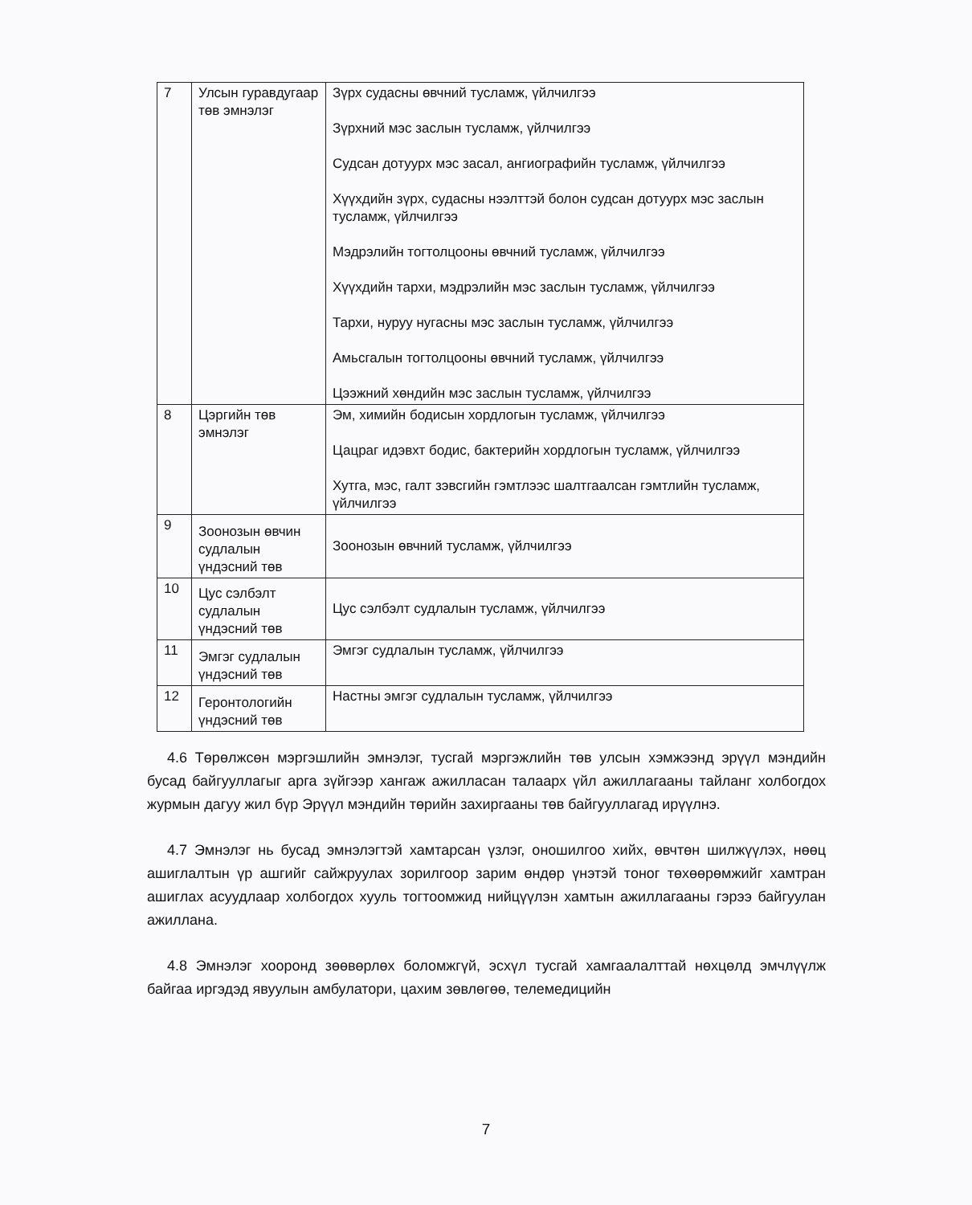| 7 | Улсын гуравдугаар төв эмнэлэг | Зүрх судасны өвчний тусламж, үйлчилгээ Зүрхний мэс заслын тусламж, үйлчилгээ Судсан дотуурх мэс засал, ангиографийн тусламж, үйлчилгээ Хүүхдийн зүрх, судасны нээлттэй болон судсан дотуурх мэс заслын тусламж, үйлчилгээ Мэдрэлийн тогтолцооны өвчний тусламж, үйлчилгээ Хүүхдийн тархи, мэдрэлийн мэс заслын тусламж, үйлчилгээ Тархи, нуруу нугасны мэс заслын тусламж, үйлчилгээ Амьсгалын тогтолцооны өвчний тусламж, үйлчилгээ Цээжний хөндийн мэс заслын тусламж, үйлчилгээ |
| 8 | Цэргийн төв эмнэлэг | Эм, химийн бодисын хордлогын тусламж, үйлчилгээ Цацраг идэвхт бодис, бактерийн хордлогын тусламж, үйлчилгээ Хутга, мэс, галт зэвсгийн гэмтлээс шалтгаалсан гэмтлийн тусламж, үйлчилгээ |
| 9 | Зоонозын өвчин судлалын үндэсний төв | Зоонозын өвчний тусламж, үйлчилгээ |
| 10 | Цус сэлбэлт судлалын үндэсний төв | Цус сэлбэлт судлалын тусламж, үйлчилгээ |
| 11 | Эмгэг судлалын үндэсний төв | Эмгэг судлалын тусламж, үйлчилгээ |
| 12 | Геронтологийн үндэсний төв | Настны эмгэг судлалын тусламж, үйлчилгээ |
4.6 Төрөлжсөн мэргэшлийн эмнэлэг, тусгай мэргэжлийн төв улсын хэмжээнд эрүүл мэндийн бусад байгууллагыг арга зүйгээр хангаж ажилласан талаарх үйл ажиллагааны тайланг холбогдох журмын дагуу жил бүр Эрүүл мэндийн төрийн захиргааны төв байгууллагад ирүүлнэ.
4.7 Эмнэлэг нь бусад эмнэлэгтэй хамтарсан үзлэг, оношилгоо хийх, өвчтөн шилжүүлэх, нөөц ашиглалтын үр ашгийг сайжруулах зорилгоор зарим өндөр үнэтэй тоног төхөөрөмжийг хамтран ашиглах асуудлаар холбогдох хууль тогтоомжид нийцүүлэн хамтын ажиллагааны гэрээ байгуулан ажиллана.
4.8 Эмнэлэг хооронд зөөвөрлөх боломжгүй, эсхүл тусгай хамгаалалттай нөхцөлд эмчлүүлж байгаа иргэдэд явуулын амбулатори, цахим зөвлөгөө, телемедицийн
7